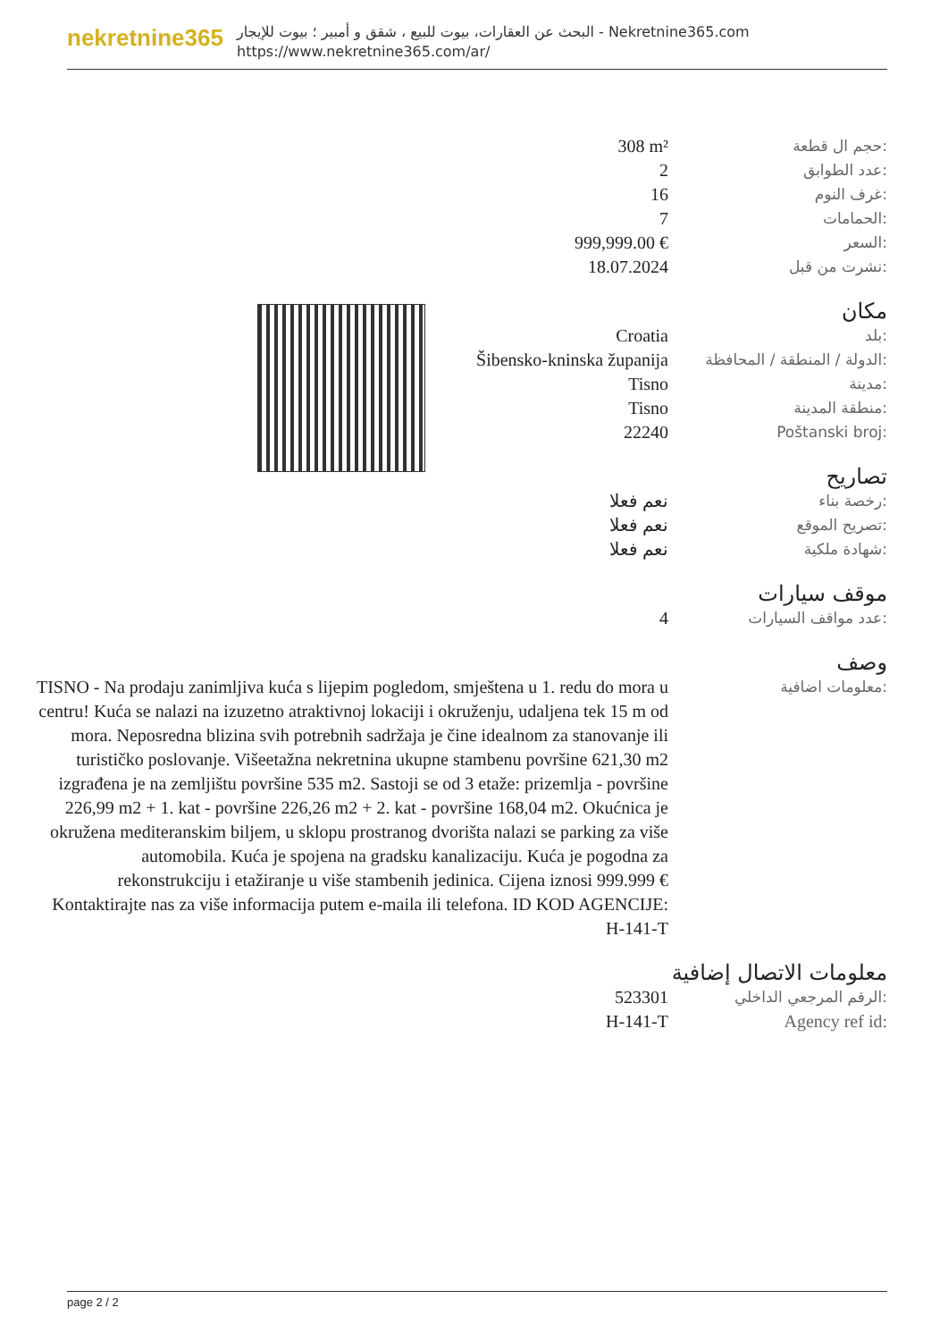nekretnine365
البحث عن العقارات، بيوت للبيع ، شقق و أمبير ؛ بيوت للإيجار - Nekretnine365.com
https://www.nekretnine365.com/ar/
| 308 m² | حجم ال قطعة: |
| 2 | عدد الطوابق: |
| 16 | غرف النوم: |
| 7 | الحمامات: |
| 999,999.00 € | السعر: |
| 18.07.2024 | نشرت من قبل: |
مكان
| Croatia | بلد: |
| Šibensko-kninska županija | الدولة / المنطقة / المحافظة: |
| Tisno | مدينة: |
| Tisno | منطقة المدينة: |
| 22240 | Poštanski broj: |
تصاريح
| نعم فعلا | رخصة بناء: |
| نعم فعلا | تصريح الموقع: |
| نعم فعلا | شهادة ملكية: |
موقف سيارات
| 4 | عدد مواقف السيارات: |
وصف
| TISNO - Na prodaju zanimljiva kuća s lijepim pogledom, smještena u 1. redu do mora u centru! Kuća se nalazi na izuzetno atraktivnoj lokaciji i okruženju, udaljena tek 15 m od mora. Neposredna blizina svih potrebnih sadržaja je čine idealnom za stanovanje ili turističko poslovanje. Višeetažna nekretnina ukupne stambenu površine 621,30 m2 izgrađena je na zemljištu površine 535 m2. Sastoji se od 3 etaže: prizemlja - površine 226,99 m2 + 1. kat - površine 226,26 m2 + 2. kat - površine 168,04 m2. Okućnica je okružena mediteranskim biljem, u sklopu prostranog dvorišta nalazi se parking za više automobila. Kuća je spojena na gradsku kanalizaciju. Kuća je pogodna za rekonstrukciju i etažiranje u više stambenih jedinica. Cijena iznosi 999.999 € Kontaktirajte nas za više informacija putem e-maila ili telefona. ID KOD AGENCIJE: H-141-T | معلومات اضافية: |
معلومات الاتصال إضافية
| 523301 | الرقم المرجعي الداخلي: |
| H-141-T | Agency ref id: |
page 2 / 2